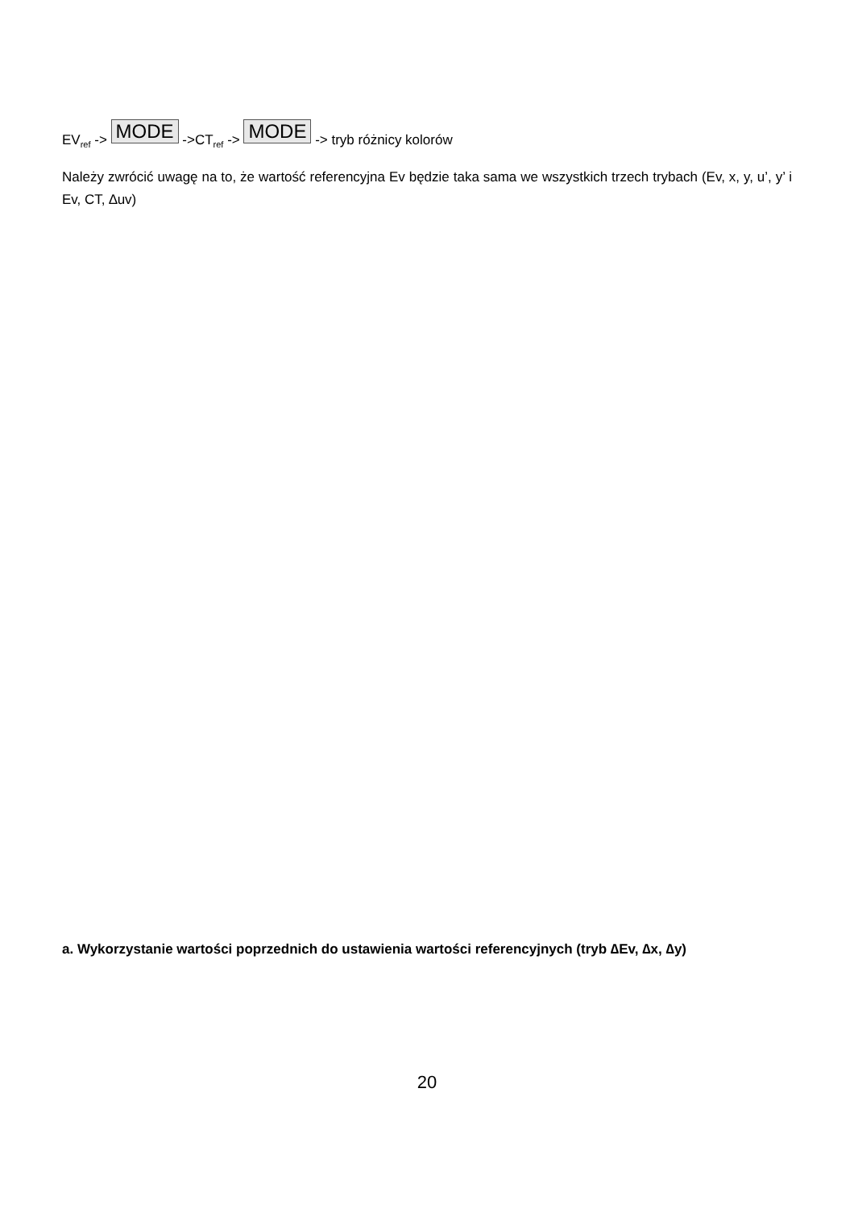EV<sub>ref</sub> -> MODE ->CT<sub>ref</sub> -> MODE -> tryb różnicy kolorów
Należy zwrócić uwagę na to, że wartość referencyjna Ev będzie taka sama we wszystkich trzech trybach (Ev, x, y, u’, y’ i Ev, CT, ∆uv)
a. Wykorzystanie wartości poprzednich do ustawienia wartości referencyjnych (tryb ∆Ev, ∆x, ∆y)
20